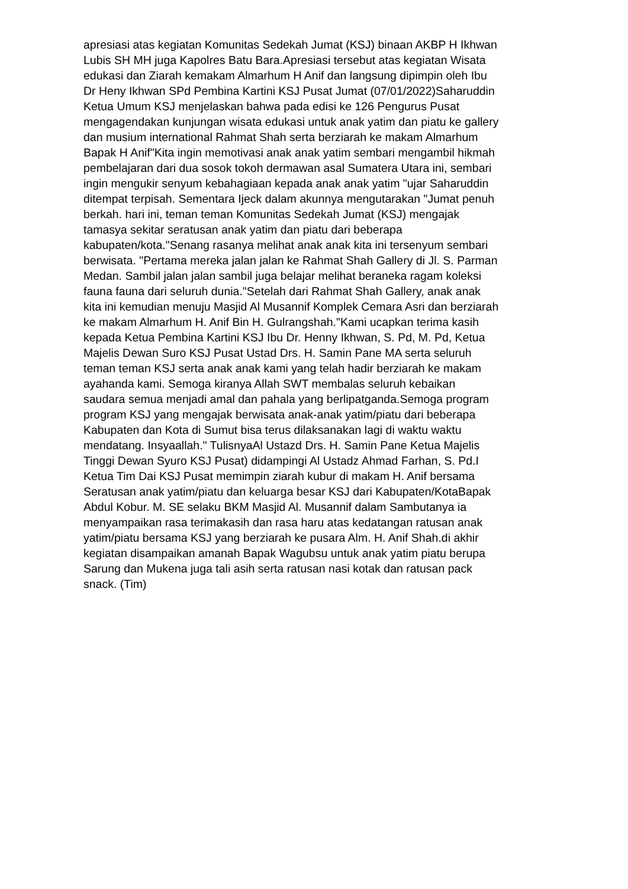apresiasi atas kegiatan Komunitas Sedekah Jumat (KSJ) binaan AKBP H Ikhwan
Lubis SH MH juga Kapolres Batu Bara.Apresiasi tersebut atas kegiatan Wisata
edukasi dan Ziarah kemakam Almarhum H Anif dan langsung dipimpin oleh Ibu
Dr Heny Ikhwan SPd Pembina Kartini KSJ Pusat Jumat (07/01/2022)Saharuddin
Ketua Umum KSJ menjelaskan bahwa pada edisi ke 126 Pengurus Pusat
mengagendakan kunjungan wisata edukasi untuk anak yatim dan piatu ke gallery
dan musium international Rahmat Shah serta berziarah ke makam Almarhum
Bapak H Anif"Kita ingin memotivasi anak anak yatim sembari mengambil hikmah
pembelajaran dari dua sosok tokoh dermawan asal Sumatera Utara ini, sembari
ingin mengukir senyum kebahagiaan kepada anak anak yatim "ujar Saharuddin
ditempat terpisah. Sementara Ijeck dalam akunnya mengutarakan "Jumat penuh
berkah. hari ini, teman teman Komunitas Sedekah Jumat (KSJ) mengajak
tamasya sekitar seratusan anak yatim dan piatu dari beberapa
kabupaten/kota."Senang rasanya melihat anak anak kita ini tersenyum sembari
berwisata. "Pertama mereka jalan jalan ke Rahmat Shah Gallery di Jl. S. Parman
Medan. Sambil jalan jalan sambil juga belajar melihat beraneka ragam koleksi
fauna fauna dari seluruh dunia."Setelah dari Rahmat Shah Gallery, anak anak
kita ini kemudian menuju Masjid Al Musannif Komplek Cemara Asri dan berziarah
ke makam Almarhum H. Anif Bin H. Gulrangshah."Kami ucapkan terima kasih
kepada Ketua Pembina Kartini KSJ Ibu Dr. Henny Ikhwan, S. Pd, M. Pd, Ketua
Majelis Dewan Suro KSJ Pusat Ustad Drs. H. Samin Pane MA serta seluruh
teman teman KSJ serta anak anak kami yang telah hadir berziarah ke makam
ayahanda kami. Semoga kiranya Allah SWT membalas seluruh kebaikan
saudara semua menjadi amal dan pahala yang berlipatganda.Semoga program
program KSJ yang mengajak berwisata anak-anak yatim/piatu dari beberapa
Kabupaten dan Kota di Sumut bisa terus dilaksanakan lagi di waktu waktu
mendatang. Insyaallah." TulisnyaAl Ustazd Drs. H. Samin Pane Ketua Majelis
Tinggi Dewan Syuro KSJ Pusat) didampingi Al Ustadz Ahmad Farhan, S. Pd.I
Ketua Tim Dai KSJ Pusat memimpin ziarah kubur di makam H. Anif bersama
Seratusan anak yatim/piatu dan keluarga besar KSJ dari Kabupaten/KotaBapak
Abdul Kobur. M. SE selaku BKM Masjid Al. Musannif dalam Sambutanya ia
menyampaikan rasa terimakasih dan rasa haru atas kedatangan ratusan anak
yatim/piatu bersama KSJ yang berziarah ke pusara Alm. H. Anif Shah.di akhir
kegiatan disampaikan amanah Bapak Wagubsu untuk anak yatim piatu berupa
Sarung dan Mukena juga tali asih serta ratusan nasi kotak dan ratusan pack
snack. (Tim)